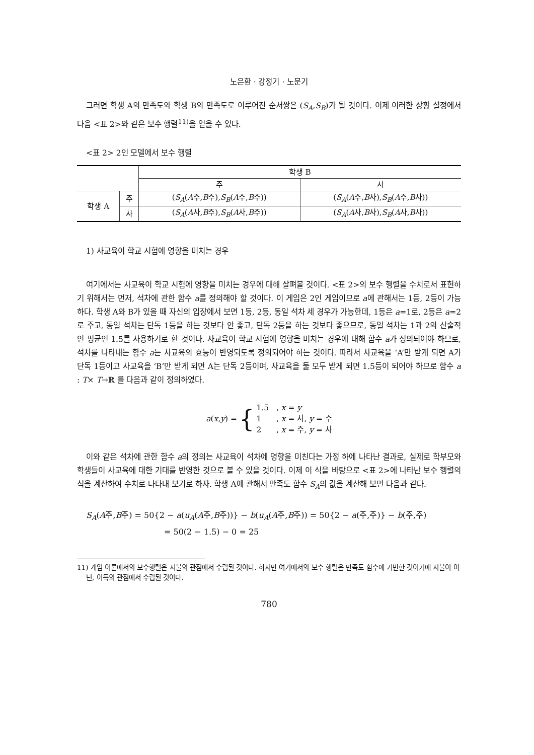노은환 · 강정기 · 노문기
그러면 학생 A의 만족도와 학생 B의 만족도로 이루어진 순서쌍은 (S<sub>A</sub>,S<sub>B</sub>)가 될 것이다. 이제 이러한 상황 설정에서 다음 <표 2>와 같은 보수 행렬<sup>11)</sup>을 얻을 수 있다.
<표 2> 2인 모델에서 보수 행렬
| | | 학생 B | |
| | | 주 | 사 |
| 학생 A | 주 | ( S<sub>A</sub> ( A 주, B 주), S<sub>B</sub> ( A 주, B 주)) | ( S<sub>A</sub> ( A 주, B 사), S<sub>B</sub> ( A 주, B 사)) |
| | 사 | ( S<sub>A</sub> ( A 사, B 주), S<sub>B</sub> ( A 사, B 주)) | ( S<sub>A</sub> ( A 사, B 사), S<sub>B</sub> ( A 사, B 사)) |
1) 사교육이 학교 시험에 영향을 미치는 경우
여기에서는 사교육이 학교 시험에 영향을 미치는 경우에 대해 살펴볼 것이다. <표 2>의 보수 행렬을 수치로서 표현하기 위해서는 먼저, 석차에 관한 함수 a를 정의해야 할 것이다. 이 게임은 2인 게임이므로 a에 관해서는 1등, 2등이 가능하다. 학생 A와 B가 있을 때 자신의 입장에서 보면 1등, 2등, 동일 석차 세 경우가 가능한데, 1등은 a=1로, 2등은 a=2로 주고, 동일 석차는 단독 1등을 하는 것보다 안 좋고, 단독 2등을 하는 것보다 좋으므로, 동일 석차는 1과 2의 산술적인 평균인 1.5를 사용하기로 한 것이다. 사교육이 학교 시험에 영향을 미치는 경우에 대해 함수 a가 정의되어야 하므로, 석차를 나타내는 함수 a는 사교육의 효능이 반영되도록 정의되어야 하는 것이다. 따라서 사교육을 ‘A’만 받게 되면 A가 단독 1등이고 사교육을 ‘B’만 받게 되면 A는 단독 2등이며, 사교육을 둘 모두 받게 되면 1.5등이 되어야 하므로 함수 a : T× T→ℝ 를 다음과 같이 정의하였다.
a(x,y) =
{
1.5 , x = y
1 , x = 사, y = 주
2 , x = 주, y = 사
이와 같은 석차에 관한 함수 a의 정의는 사교육이 석차에 영향을 미친다는 가정 하에 나타난 결과로, 실제로 학부모와 학생들이 사교육에 대한 기대를 반영한 것으로 볼 수 있을 것이다. 이제 이 식을 바탕으로 <표 2>에 나타난 보수 행렬의 식을 계산하여 수치로 나타내 보기로 하자. 학생 A에 관해서 만족도 함수 S<sub>A</sub>의 값을 계산해 보면 다음과 같다.
S<sub>A</sub>(A주,B주) = 50{2 − a(u<sub>A</sub>(A주,B주))} − b(u<sub>A</sub>(A주,B주)) = 50{2 − a(주,주)} − b(주,주)
= 50(2 − 1.5) − 0 = 25
11) 게임 이론에서의 보수행렬은 지불의 관점에서 수립된 것이다. 하지만 여기에서의 보수 행렬은 만족도 함수에 기반한 것이기에 지불이 아닌, 이득의 관점에서 수립된 것이다.
780